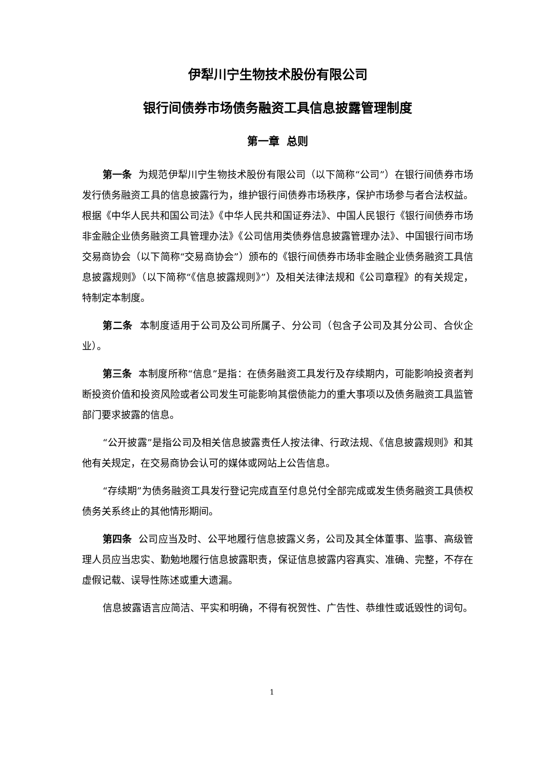伊犁川宁生物技术股份有限公司
银行间债券市场债务融资工具信息披露管理制度
第一章 总则
第一条 为规范伊犁川宁生物技术股份有限公司（以下简称“公司”）在银行间债券市场发行债务融资工具的信息披露行为，维护银行间债券市场秩序，保护市场参与者合法权益。根据《中华人民共和国公司法》《中华人民共和国证券法》、中国人民银行《银行间债券市场非金融企业债务融资工具管理办法》《公司信用类债券信息披露管理办法》、中国银行间市场交易商协会（以下简称“交易商协会”）颁布的《银行间债券市场非金融企业债务融资工具信息披露规则》（以下简称“《信息披露规则》”）及相关法律法规和《公司章程》的有关规定，特制定本制度。
第二条 本制度适用于公司及公司所属子、分公司（包含子公司及其分公司、合伙企业）。
第三条 本制度所称“信息”是指：在债务融资工具发行及存续期内，可能影响投资者判断投资价值和投资风险或者公司发生可能影响其偿债能力的重大事项以及债务融资工具监管部门要求披露的信息。
“公开披露”是指公司及相关信息披露责任人按法律、行政法规、《信息披露规则》和其他有关规定，在交易商协会认可的媒体或网站上公告信息。
“存续期”为债务融资工具发行登记完成直至付息兑付全部完成或发生债务融资工具债权债务关系终止的其他情形期间。
第四条 公司应当及时、公平地履行信息披露义务，公司及其全体董事、监事、高级管理人员应当忠实、勤勉地履行信息披露职责，保证信息披露内容真实、准确、完整，不存在虚假记载、误导性陈述或重大遗漏。
信息披露语言应简洁、平实和明确，不得有祝贺性、广告性、恭维性或诋毁性的词句。
1